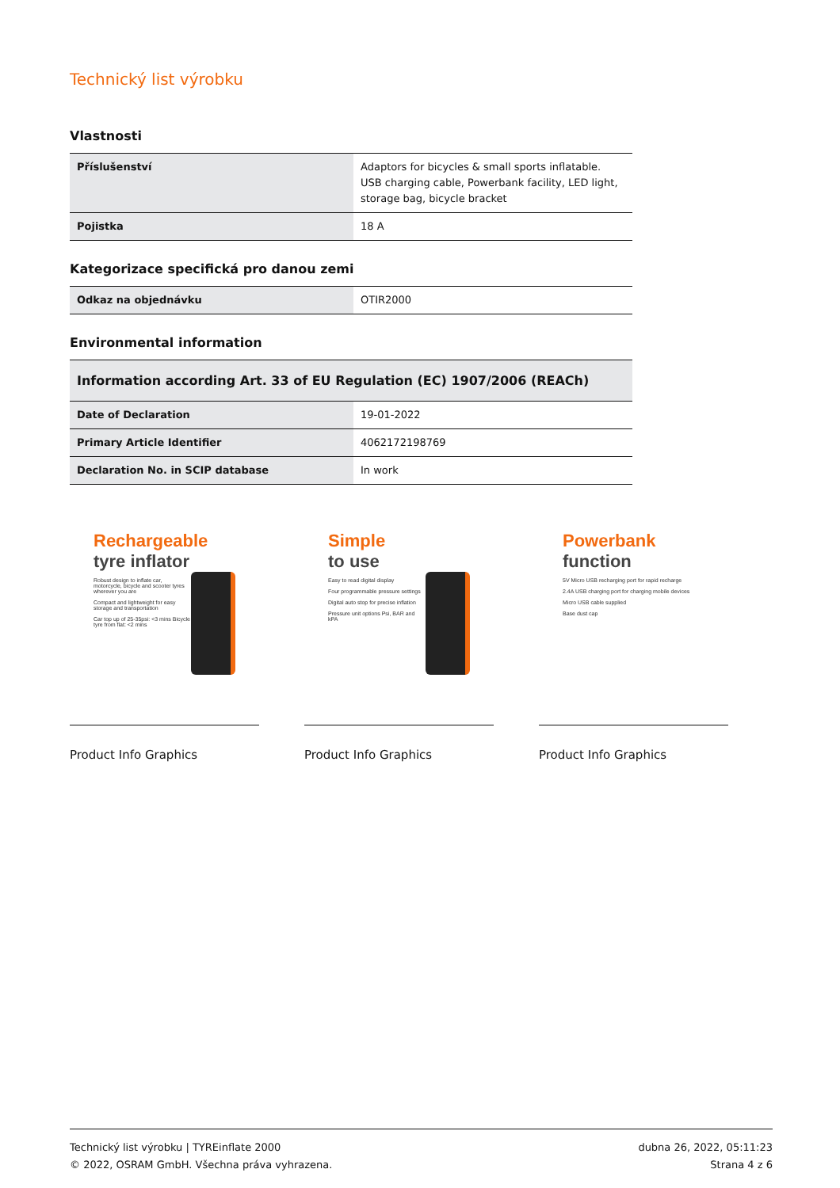Technický list výrobku
Vlastnosti
| Příslušenství | Adaptors for bicycles & small sports inflatable. USB charging cable, Powerbank facility, LED light, storage bag, bicycle bracket |
| Pojistka | 18 A |
Kategorizace specifická pro danou zemi
| Odkaz na objednávku | OTIR2000 |
Environmental information
| Information according Art. 33 of EU Regulation (EC) 1907/2006 (REACh) | |
| --- | --- |
| Date of Declaration | 19-01-2022 |
| Primary Article Identifier | 4062172198769 |
| Declaration No. in SCIP database | In work |
Rechargeable
tyre inflator
Robust design to inflate car, motorcycle, bicycle and scooter tyres wherever you are
Compact and lightweight for easy storage and transportation
Car top up of 25-35psi: <3 mins Bicycle tyre from flat: <2 mins
Product Info Graphics
Simple
to use
Easy to read digital display
Four programmable pressure settings
Digital auto stop for precise inflation
Pressure unit options Psi, BAR and kPA
Product Info Graphics
Powerbank
function
5V Micro USB recharging port for rapid recharge
2.4A USB charging port for charging mobile devices
Micro USB cable supplied
Base dust cap
Product Info Graphics
Technický list výrobku | TYREinflate 2000
© 2022, OSRAM GmbH. Všechna práva vyhrazena.
dubna 26, 2022, 05:11:23
Strana 4 z 6